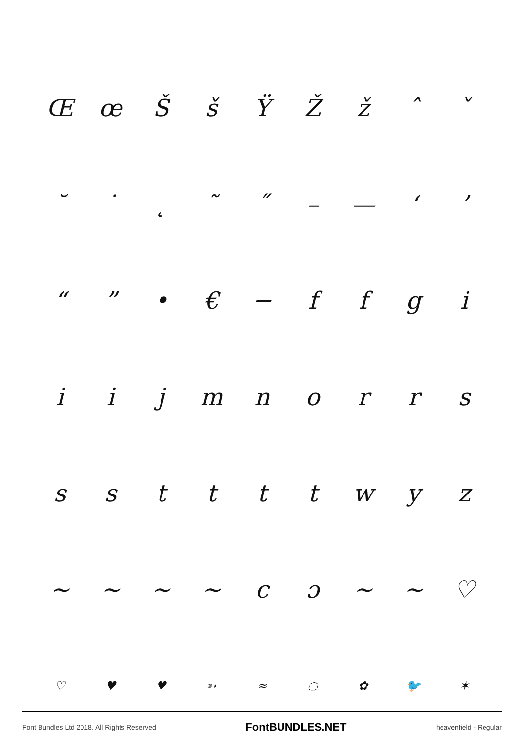ŒœŠšŸŽžˆˇ
˘ ˙ ˛ ˜ ˝ – — ‘’
“” • € − ffgi
iijmnorrs
ssttttwyz
∼ ∼ ∼ ∼ cɔ ∼ ∼ ♡
♡ ♥ ♥ ➳ ≈ ◌ ✿ 🐦 ✶
Font Bundles Ltd 2018. All Rights Reserved FontBUNDLES.NET heavenfield - Regular